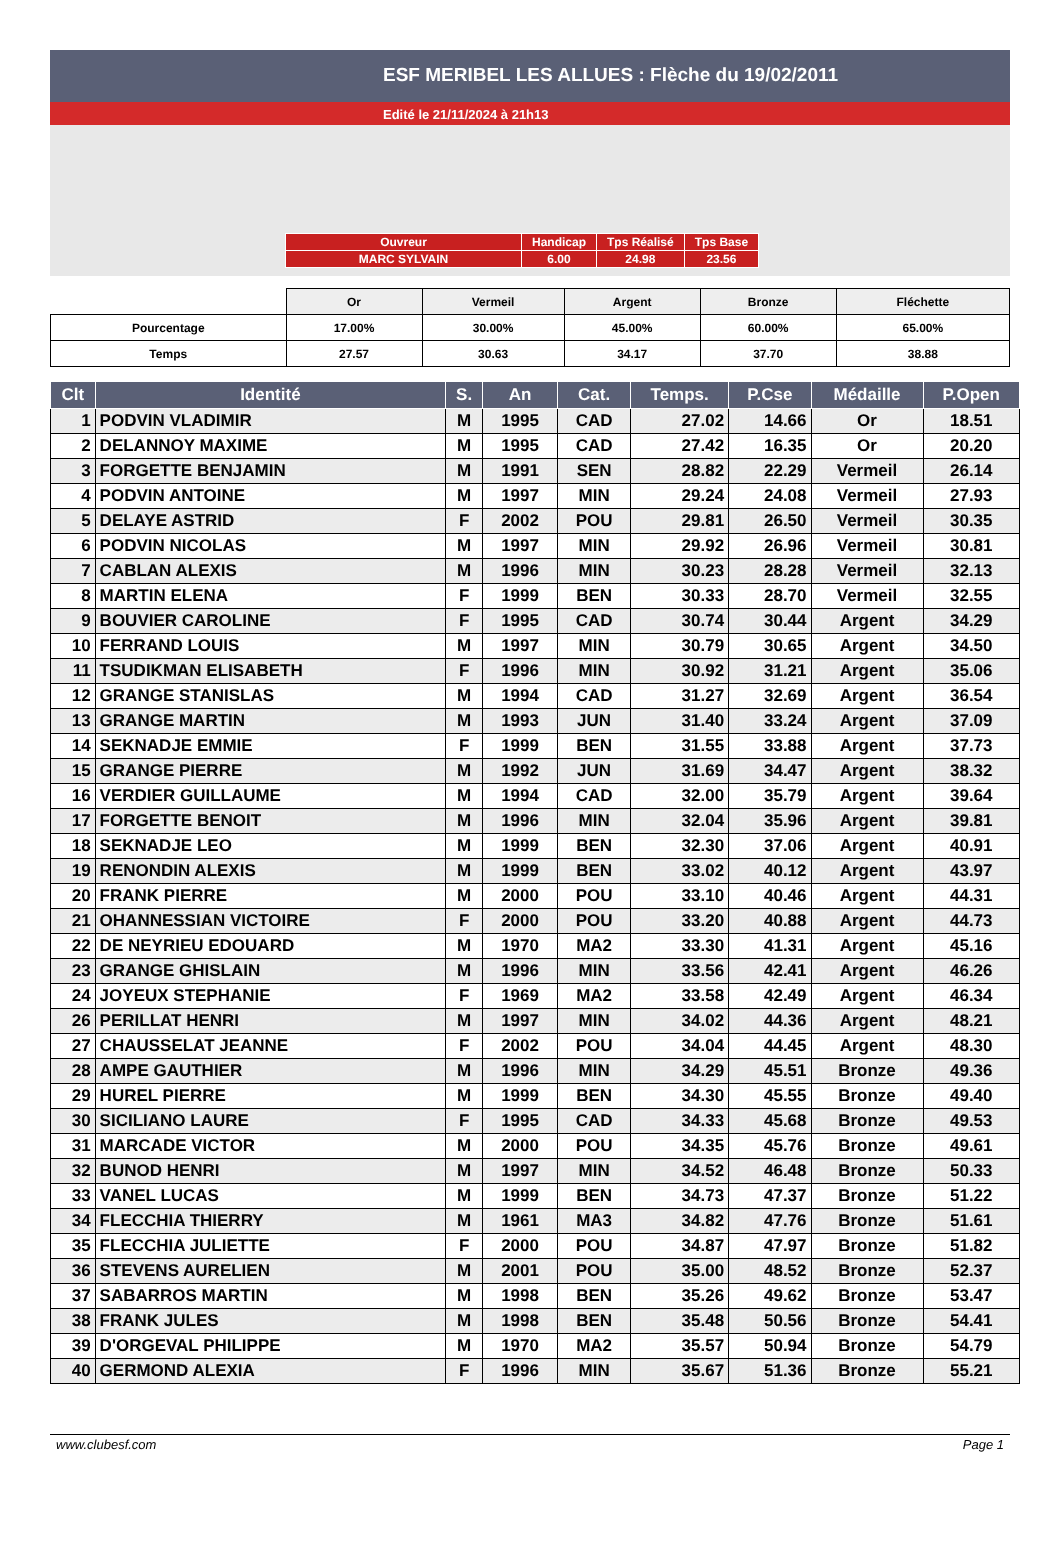ESF MERIBEL LES ALLUES : Flèche du 19/02/2011
Edité le 21/11/2024 à 21h13
| Ouvreur | Handicap | Tps Réalisé | Tps Base |
| MARC SYLVAIN | 6.00 | 24.98 | 23.56 |
| | Or | Vermeil | Argent | Bronze | Fléchette |
| Pourcentage | 17.00% | 30.00% | 45.00% | 60.00% | 65.00% |
| Temps | 27.57 | 30.63 | 34.17 | 37.70 | 38.88 |
| Clt | Identité | S. | An | Cat. | Temps. | P.Cse | Médaille | P.Open |
| --- | --- | --- | --- | --- | --- | --- | --- | --- |
| 1 | PODVIN VLADIMIR | M | 1995 | CAD | 27.02 | 14.66 | Or | 18.51 |
| 2 | DELANNOY MAXIME | M | 1995 | CAD | 27.42 | 16.35 | Or | 20.20 |
| 3 | FORGETTE BENJAMIN | M | 1991 | SEN | 28.82 | 22.29 | Vermeil | 26.14 |
| 4 | PODVIN ANTOINE | M | 1997 | MIN | 29.24 | 24.08 | Vermeil | 27.93 |
| 5 | DELAYE ASTRID | F | 2002 | POU | 29.81 | 26.50 | Vermeil | 30.35 |
| 6 | PODVIN NICOLAS | M | 1997 | MIN | 29.92 | 26.96 | Vermeil | 30.81 |
| 7 | CABLAN ALEXIS | M | 1996 | MIN | 30.23 | 28.28 | Vermeil | 32.13 |
| 8 | MARTIN ELENA | F | 1999 | BEN | 30.33 | 28.70 | Vermeil | 32.55 |
| 9 | BOUVIER CAROLINE | F | 1995 | CAD | 30.74 | 30.44 | Argent | 34.29 |
| 10 | FERRAND LOUIS | M | 1997 | MIN | 30.79 | 30.65 | Argent | 34.50 |
| 11 | TSUDIKMAN ELISABETH | F | 1996 | MIN | 30.92 | 31.21 | Argent | 35.06 |
| 12 | GRANGE STANISLAS | M | 1994 | CAD | 31.27 | 32.69 | Argent | 36.54 |
| 13 | GRANGE MARTIN | M | 1993 | JUN | 31.40 | 33.24 | Argent | 37.09 |
| 14 | SEKNADJE EMMIE | F | 1999 | BEN | 31.55 | 33.88 | Argent | 37.73 |
| 15 | GRANGE PIERRE | M | 1992 | JUN | 31.69 | 34.47 | Argent | 38.32 |
| 16 | VERDIER GUILLAUME | M | 1994 | CAD | 32.00 | 35.79 | Argent | 39.64 |
| 17 | FORGETTE BENOIT | M | 1996 | MIN | 32.04 | 35.96 | Argent | 39.81 |
| 18 | SEKNADJE LEO | M | 1999 | BEN | 32.30 | 37.06 | Argent | 40.91 |
| 19 | RENONDIN ALEXIS | M | 1999 | BEN | 33.02 | 40.12 | Argent | 43.97 |
| 20 | FRANK PIERRE | M | 2000 | POU | 33.10 | 40.46 | Argent | 44.31 |
| 21 | OHANNESSIAN VICTOIRE | F | 2000 | POU | 33.20 | 40.88 | Argent | 44.73 |
| 22 | DE NEYRIEU EDOUARD | M | 1970 | MA2 | 33.30 | 41.31 | Argent | 45.16 |
| 23 | GRANGE GHISLAIN | M | 1996 | MIN | 33.56 | 42.41 | Argent | 46.26 |
| 24 | JOYEUX STEPHANIE | F | 1969 | MA2 | 33.58 | 42.49 | Argent | 46.34 |
| 26 | PERILLAT HENRI | M | 1997 | MIN | 34.02 | 44.36 | Argent | 48.21 |
| 27 | CHAUSSELAT JEANNE | F | 2002 | POU | 34.04 | 44.45 | Argent | 48.30 |
| 28 | AMPE GAUTHIER | M | 1996 | MIN | 34.29 | 45.51 | Bronze | 49.36 |
| 29 | HUREL PIERRE | M | 1999 | BEN | 34.30 | 45.55 | Bronze | 49.40 |
| 30 | SICILIANO LAURE | F | 1995 | CAD | 34.33 | 45.68 | Bronze | 49.53 |
| 31 | MARCADE VICTOR | M | 2000 | POU | 34.35 | 45.76 | Bronze | 49.61 |
| 32 | BUNOD HENRI | M | 1997 | MIN | 34.52 | 46.48 | Bronze | 50.33 |
| 33 | VANEL LUCAS | M | 1999 | BEN | 34.73 | 47.37 | Bronze | 51.22 |
| 34 | FLECCHIA THIERRY | M | 1961 | MA3 | 34.82 | 47.76 | Bronze | 51.61 |
| 35 | FLECCHIA JULIETTE | F | 2000 | POU | 34.87 | 47.97 | Bronze | 51.82 |
| 36 | STEVENS AURELIEN | M | 2001 | POU | 35.00 | 48.52 | Bronze | 52.37 |
| 37 | SABARROS MARTIN | M | 1998 | BEN | 35.26 | 49.62 | Bronze | 53.47 |
| 38 | FRANK JULES | M | 1998 | BEN | 35.48 | 50.56 | Bronze | 54.41 |
| 39 | D'ORGEVAL PHILIPPE | M | 1970 | MA2 | 35.57 | 50.94 | Bronze | 54.79 |
| 40 | GERMOND ALEXIA | F | 1996 | MIN | 35.67 | 51.36 | Bronze | 55.21 |
www.clubesf.com Page 1